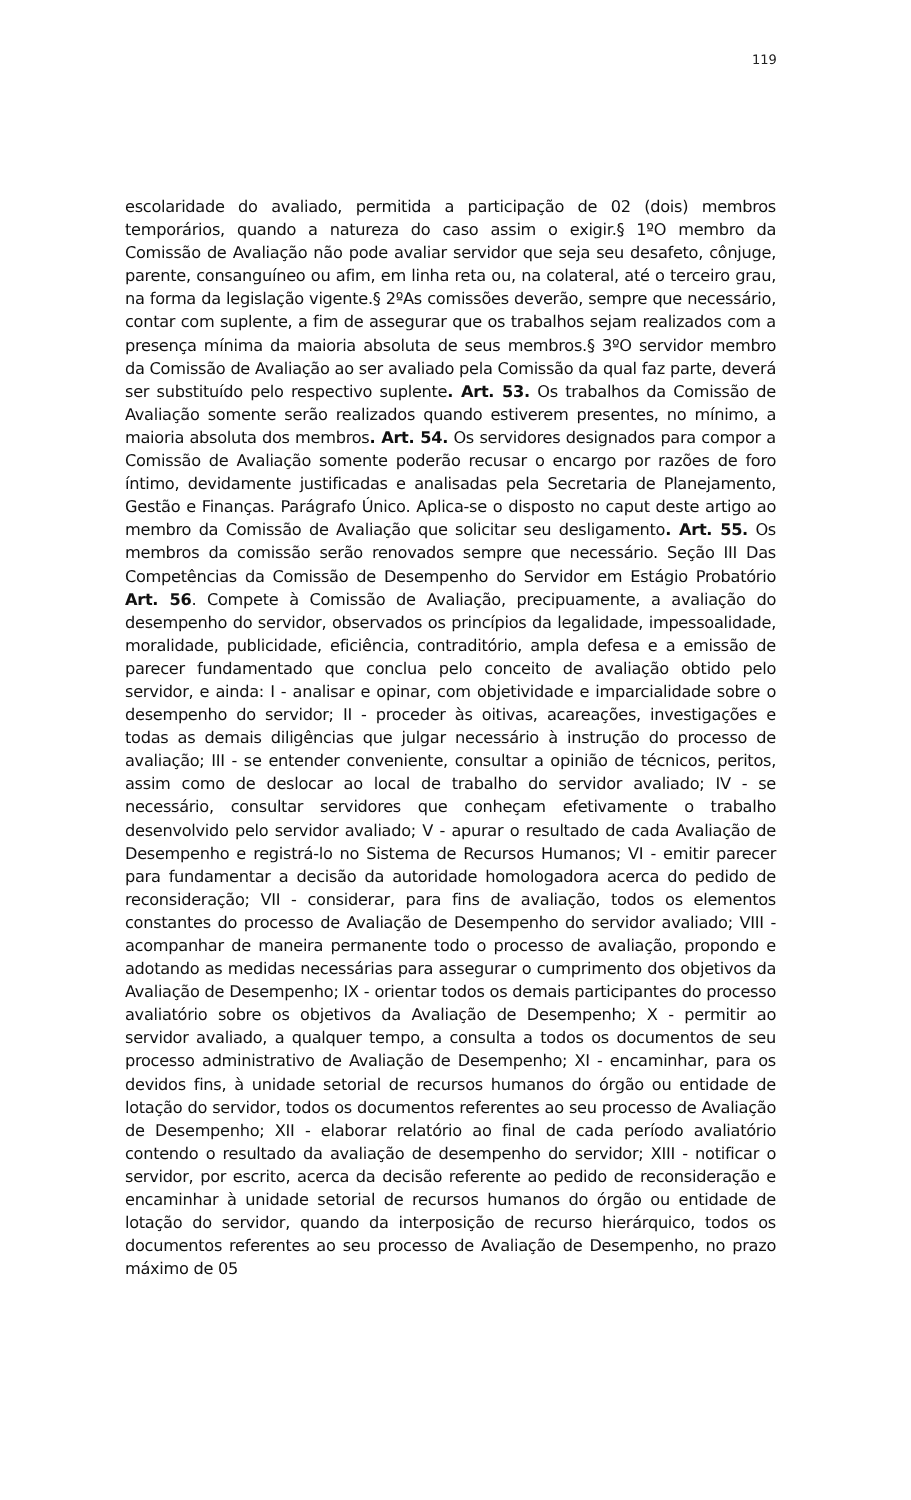119
escolaridade do avaliado, permitida a participação de 02 (dois) membros temporários, quando a natureza do caso assim o exigir.§ 1ºO membro da Comissão de Avaliação não pode avaliar servidor que seja seu desafeto, cônjuge, parente, consanguíneo ou afim, em linha reta ou, na colateral, até o terceiro grau, na forma da legislação vigente.§ 2ºAs comissões deverão, sempre que necessário, contar com suplente, a fim de assegurar que os trabalhos sejam realizados com a presença mínima da maioria absoluta de seus membros.§ 3ºO servidor membro da Comissão de Avaliação ao ser avaliado pela Comissão da qual faz parte, deverá ser substituído pelo respectivo suplente. Art. 53. Os trabalhos da Comissão de Avaliação somente serão realizados quando estiverem presentes, no mínimo, a maioria absoluta dos membros. Art. 54. Os servidores designados para compor a Comissão de Avaliação somente poderão recusar o encargo por razões de foro íntimo, devidamente justificadas e analisadas pela Secretaria de Planejamento, Gestão e Finanças. Parágrafo Único. Aplica-se o disposto no caput deste artigo ao membro da Comissão de Avaliação que solicitar seu desligamento. Art. 55. Os membros da comissão serão renovados sempre que necessário. Seção III Das Competências da Comissão de Desempenho do Servidor em Estágio Probatório Art. 56. Compete à Comissão de Avaliação, precipuamente, a avaliação do desempenho do servidor, observados os princípios da legalidade, impessoalidade, moralidade, publicidade, eficiência, contraditório, ampla defesa e a emissão de parecer fundamentado que conclua pelo conceito de avaliação obtido pelo servidor, e ainda: I - analisar e opinar, com objetividade e imparcialidade sobre o desempenho do servidor; II - proceder às oitivas, acareações, investigações e todas as demais diligências que julgar necessário à instrução do processo de avaliação; III - se entender conveniente, consultar a opinião de técnicos, peritos, assim como de deslocar ao local de trabalho do servidor avaliado; IV - se necessário, consultar servidores que conheçam efetivamente o trabalho desenvolvido pelo servidor avaliado; V - apurar o resultado de cada Avaliação de Desempenho e registrá-lo no Sistema de Recursos Humanos; VI - emitir parecer para fundamentar a decisão da autoridade homologadora acerca do pedido de reconsideração; VII - considerar, para fins de avaliação, todos os elementos constantes do processo de Avaliação de Desempenho do servidor avaliado; VIII - acompanhar de maneira permanente todo o processo de avaliação, propondo e adotando as medidas necessárias para assegurar o cumprimento dos objetivos da Avaliação de Desempenho; IX - orientar todos os demais participantes do processo avaliatório sobre os objetivos da Avaliação de Desempenho; X - permitir ao servidor avaliado, a qualquer tempo, a consulta a todos os documentos de seu processo administrativo de Avaliação de Desempenho; XI - encaminhar, para os devidos fins, à unidade setorial de recursos humanos do órgão ou entidade de lotação do servidor, todos os documentos referentes ao seu processo de Avaliação de Desempenho; XII - elaborar relatório ao final de cada período avaliatório contendo o resultado da avaliação de desempenho do servidor; XIII - notificar o servidor, por escrito, acerca da decisão referente ao pedido de reconsideração e encaminhar à unidade setorial de recursos humanos do órgão ou entidade de lotação do servidor, quando da interposição de recurso hierárquico, todos os documentos referentes ao seu processo de Avaliação de Desempenho, no prazo máximo de 05